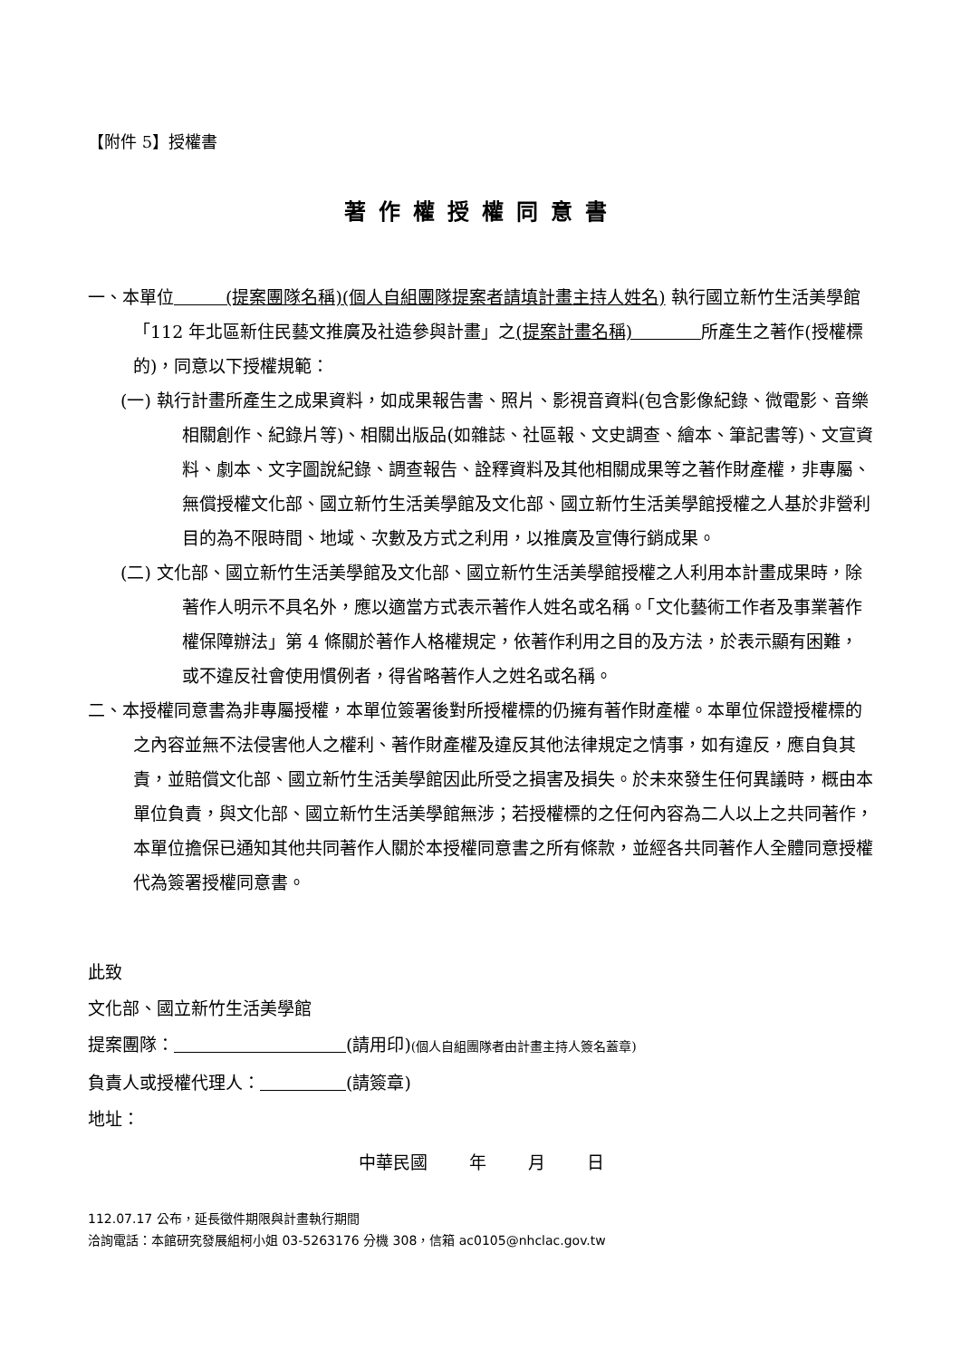【附件 5】授權書
著作權授權同意書
一、本單位　　　(提案團隊名稱)(個人自組團隊提案者請填計畫主持人姓名) 執行國立新竹生活美學館「112 年北區新住民藝文推廣及社造參與計畫」之(提案計畫名稱)　　　　所產生之著作(授權標的)，同意以下授權規範：
(一) 執行計畫所產生之成果資料，如成果報告書、照片、影視音資料(包含影像紀錄、微電影、音樂相關創作、紀錄片等)、相關出版品(如雜誌、社區報、文史調查、繪本、筆記書等)、文宣資料、劇本、文字圖說紀錄、調查報告、詮釋資料及其他相關成果等之著作財產權，非專屬、無償授權文化部、國立新竹生活美學館及文化部、國立新竹生活美學館授權之人基於非營利目的為不限時間、地域、次數及方式之利用，以推廣及宣傳行銷成果。
(二) 文化部、國立新竹生活美學館及文化部、國立新竹生活美學館授權之人利用本計畫成果時，除著作人明示不具名外，應以適當方式表示著作人姓名或名稱。「文化藝術工作者及事業著作權保障辦法」第 4 條關於著作人格權規定，依著作利用之目的及方法，於表示顯有困難，或不違反社會使用慣例者，得省略著作人之姓名或名稱。
二、本授權同意書為非專屬授權，本單位簽署後對所授權標的仍擁有著作財產權。本單位保證授權標的之內容並無不法侵害他人之權利、著作財產權及違反其他法律規定之情事，如有違反，應自負其責，並賠償文化部、國立新竹生活美學館因此所受之損害及損失。於未來發生任何異議時，概由本單位負責，與文化部、國立新竹生活美學館無涉；若授權標的之任何內容為二人以上之共同著作，本單位擔保已通知其他共同著作人關於本授權同意書之所有條款，並經各共同著作人全體同意授權代為簽署授權同意書。
此致
文化部、國立新竹生活美學館
提案團隊：　　　　　　　　　　 (請用印)(個人自組團隊者由計畫主持人簽名蓋章)
負責人或授權代理人：　　　　　 (請簽章)
地址：
中華民國 年 月 日
112.07.17 公布，延長徵件期限與計畫執行期間
洽詢電話：本館研究發展組柯小姐 03-5263176 分機 308，信箱 ac0105@nhclac.gov.tw